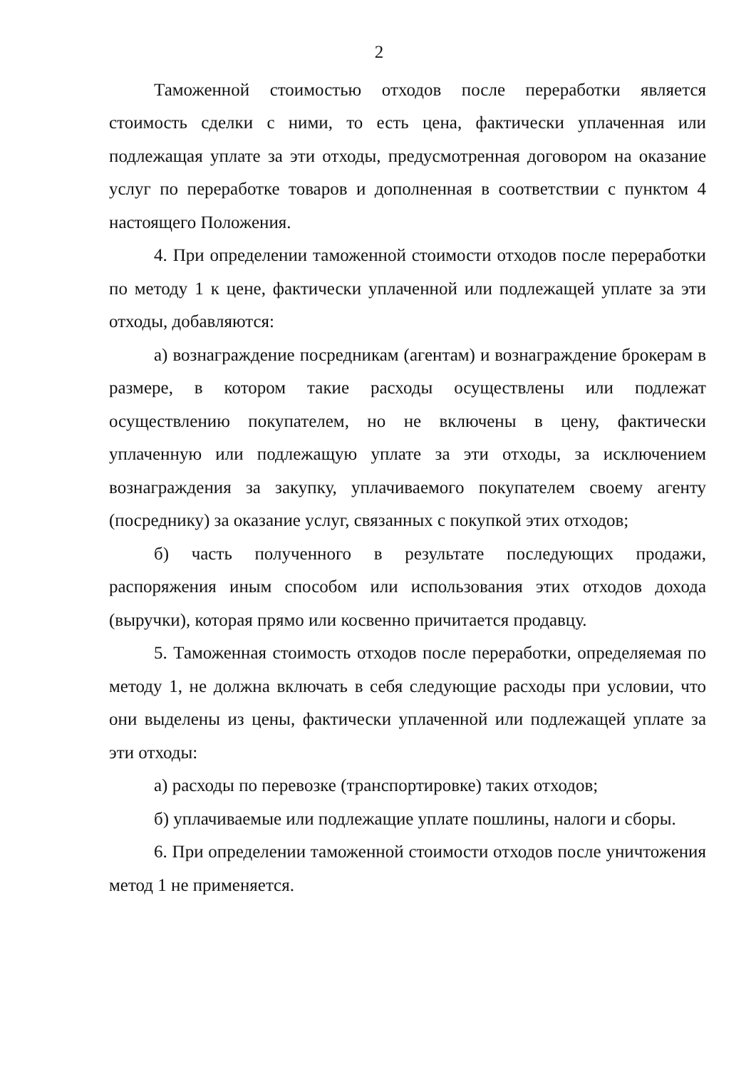2
Таможенной стоимостью отходов после переработки является стоимость сделки с ними, то есть цена, фактически уплаченная или подлежащая уплате за эти отходы, предусмотренная договором на оказание услуг по переработке товаров и дополненная в соответствии с пунктом 4 настоящего Положения.
4. При определении таможенной стоимости отходов после переработки по методу 1 к цене, фактически уплаченной или подлежащей уплате за эти отходы, добавляются:
а) вознаграждение посредникам (агентам) и вознаграждение брокерам в размере, в котором такие расходы осуществлены или подлежат осуществлению покупателем, но не включены в цену, фактически уплаченную или подлежащую уплате за эти отходы, за исключением вознаграждения за закупку, уплачиваемого покупателем своему агенту (посреднику) за оказание услуг, связанных с покупкой этих отходов;
б) часть полученного в результате последующих продажи, распоряжения иным способом или использования этих отходов дохода (выручки), которая прямо или косвенно причитается продавцу.
5. Таможенная стоимость отходов после переработки, определяемая по методу 1, не должна включать в себя следующие расходы при условии, что они выделены из цены, фактически уплаченной или подлежащей уплате за эти отходы:
а) расходы по перевозке (транспортировке) таких отходов;
б) уплачиваемые или подлежащие уплате пошлины, налоги и сборы.
6. При определении таможенной стоимости отходов после уничтожения метод 1 не применяется.